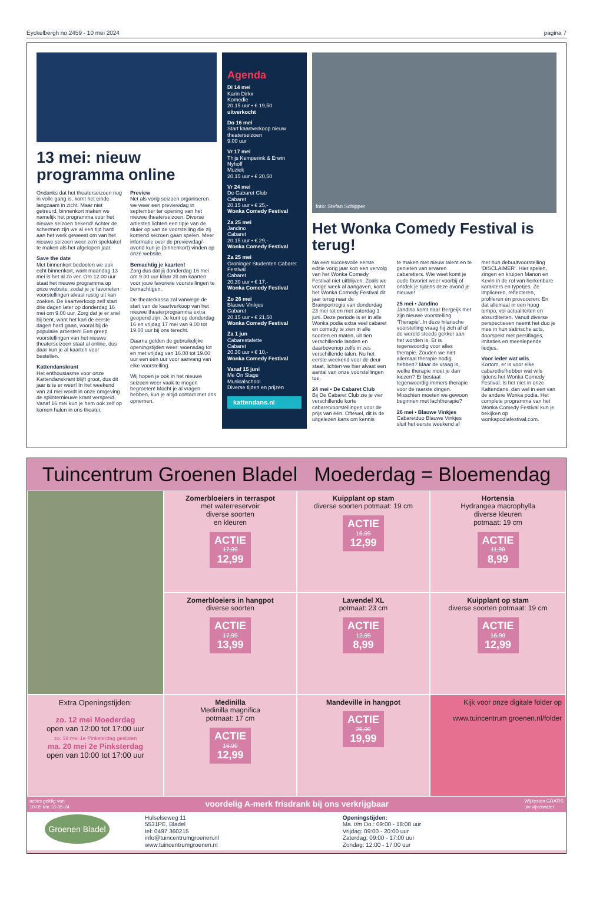Eyckelbergh no.2459 - 10 mei 2024 pagina 7
13 mei: nieuw programma online
Ondanks dat het theaterseizoen nog in volle gang is, komt het einde langzaam in zicht. Maar niet getreurd, binnenkort maken we namelijk het programma voor het nieuwe seizoen bekend! Achter de schermen zijn we al een tijd hard aan het werk geweest om van het nieuwe seizoen weer zo'n spektakel te maken als het afgelopen jaar.
Save the date
Met binnenkort bedoelen we ook echt binnenkort, want maandag 13 mei is het al zo ver. Om 12.00 uur staat het nieuwe programma op onze website, zodat je je favorieten voorstellingen alvast rustig uit kan zoeken. De kaartverkoop zelf start drie dagen later op donderdag 16 mei om 9.00 uur. Zorg dat je er snel bij bent, want het kan de eerste dagen hard gaan, vooral bij de populaire artiesten! Een greep voorstellingen van het nieuwe theaterseizoen staat al online, dus daar kun je al kaarten voor bestellen.
Kattendanskrant
Het enthousiasme voor onze Kattendanskrant blijft groot, dus dit jaar is ie er weer! In het weekend van 24 mei wordt in onze omgeving de splinternieuwe krant verspreid. Vanaf 16 mei kun je hem ook zelf op komen halen in ons theater.
Preview
Net als vorig seizoen organiseren we weer een previewdag in september ter opening van het nieuwe theaterseizoen. Diverse artiesten lichten een tipje van de sluier op van de voorstelling die zij komend seizoen gaan spelen. Meer informatie over de previewdag/-avond kun je (binnenkort) vinden op onze website.
Bemachtig je kaarten!
Zorg dus dat jij donderdag 16 mei om 9.00 uur klaar zit om kaarten voor jouw favoriete voorstellingen te bemachtigen.
De theaterkassa zal vanwege de start van de kaartverkoop van het nieuwe theaterprogramma extra geopend zijn. Je kunt op donderdag 16 en vrijdag 17 mei van 9.00 tot 19.00 uur bij ons terecht.
Daarna gelden de gebruikelijke openingstijden weer: woensdag tot en met vrijdag van 16.00 tot 19.00 uur een één uur voor aanvang van elke voorstelling.
Wij hopen je ook in het nieuwe seizoen weer vaak te mogen begroeten! Mocht je al vragen hebben, kun je altijd contact met ons opnemen.
Agenda
Di 14 mei
Karin Dirkx
Komedie
20.15 uur • € 19,50
uitverkocht
Do 16 mei
Start kaartverkoop nieuw theaterseizoen
9.00 uur
Vr 17 mei
Thijs Kemperink & Erwin Nyhoff
Muziek
20.15 uur • € 20,50
Vr 24 mei
De Cabaret Club
Cabaret
20.15 uur • € 25,-
Wonka Comedy Festival
Za 25 mei
Jandino
Cabaret
20.15 uur • € 29,-
Wonka Comedy Festival
Za 25 mei
Groninger Studenten Cabaret Festival
Cabaret
20.30 uur • € 17,-
Wonka Comedy Festival
Zo 26 mei
Blauwe Vinkjes
Cabaret
20.15 uur • € 21,50
Wonka Comedy Festival
Za 1 jun
Cabarestafette
Cabaret
20.30 uur • € 10,-
Wonka Comedy Festival
Vanaf 15 juni
Me On Stage
Musicalschool
Diverse tijden en prijzen
kattendans.nl
foto: Stefan Schipper
Het Wonka Comedy Festival is terug!
Na een succesvolle eerste editie vorig jaar kon een vervolg van het Wonka Comedy Festival niet uitblijven. Zoals we vorige week al aangaven, komt het Wonka Comedy Festival dit jaar terug naar de Brainportregio van donderdag 23 mei tot en met zaterdag 1 juni. Deze periode is er in alle Wonka podia extra veel cabaret en comedy te zien in alle soorten en maten, uit tien verschillende landen en daarbovenop zelfs in zes verschillende talen. Nu het eerste weekend voor de deur staat, lichten we hier alvast een aantal van onze voorstellingen toe.
24 mei • De Cabaret Club
Bij De Cabaret Club zie je vier verschillende korte cabaretvoorstellingen voor de prijs van één. Oftewel, dit is de uitgelezen kans om kennis
te maken met nieuw talent en te genieten van ervaren cabaretiers. Wie weet komt je oude favoriet weer voorbij of ontdek je tijdens deze avond je nieuwe!
25 mei • Jandino
Jandino komt naar Bergeijk met zijn nieuwe voorstelling 'Therapie'. In deze hilarische voorstelling vraag hij zich af of de wereld steeds gekker aan het worden is. Er is tegenwoordig voor alles therapie. Zouden we niet allemaal therapie nodig hebben? Maar de vraag is, welke therapie moet je dan kiezen? Er bestaat tegenwoordig immers therapie voor de raarste dingen. Misschien moeten we gewoon beginnen met lachtherapie?
26 mei • Blauwe Vinkjes
Cabaretduo Blauwe Vinkjes sluit het eerste weekend af
met hun debuutvoorstelling 'DISCLAIMER'. Hier spelen, zingen en kruipen Manon en Kevin in de rol van herkenbare karakters en typetjes. Ze impliceren, reflecteren, profileren én provoceren. En dat allemaal in een hoog tempo, vol actualiteiten en absurditeiten. Vanuit diverse perspectieven neemt het duo je mee in hun satirische acts, doorspekt met persiflages, imitaties en meeslepende liedjes.
Voor ieder wat wils
Kortom, er is voor elke cabaretliefhebber wat wils tijdens het Wonka Comedy Festival. Is het niet in onze Kattendans, dan wel in een van de andere Wonka podia. Het complete programma van het Wonka Comedy Festival kun je bekijken op wonkapodiafestival.com.
Tuincentrum Groenen Bladel Moederdag = Bloemendag
Zomerbloeiers in terraspot
met waterreservoir
diverse soorten
en kleuren
ACTIE 17,99 12,99
Kuipplant op stam
diverse soorten potmaat: 19 cm
ACTIE 16,99 12,99
Hortensia
Hydrangea macrophylla
diverse kleuren
potmaat: 19 cm
ACTIE 11,99 8,99
Zomerbloeiers in hangpot
diverse soorten
ACTIE 17,99 13,99
Lavendel XL
potmaat: 23 cm
ACTIE 12,99 8,99
Kuipplant op stam
diverse soorten potmaat: 19 cm
ACTIE 16,99 12,99
Extra Openingstijden:
zo. 12 mei Moederdag
open van 12:00 tot 17:00 uur
zo. 19 mei 1e Pinksterdag gesloten
ma. 20 mei 2e Pinksterdag
open van 10:00 tot 17:00 uur
Medinilla
Medinilla magnifica
potmaat: 17 cm
ACTIE 16,99 12,99
Mandeville in hangpot
ACTIE 25,99 19,99
Kijk voor onze digitale folder op
www.tuincentrum groenen.nl/folder
acties geldig van
10-05 t/m 16-05-24 voordelig A-merk frisdrank bij ons verkrijgbaar Wij testen GRATIS
uw vijverwater
Groenen Bladel
Hulselseweg 11
5531PE, Bladel
tel: 0497 360215
info@tuincentrumgroenen.nl
www.tuincentrumgroenen.nl
Openingstijden:
Ma. t/m Do.: 09:00 - 18:00 uur
Vrijdag: 09:00 - 20:00 uur
Zaterdag: 09:00 - 17:00 uur
Zondag: 12:00 - 17:00 uur